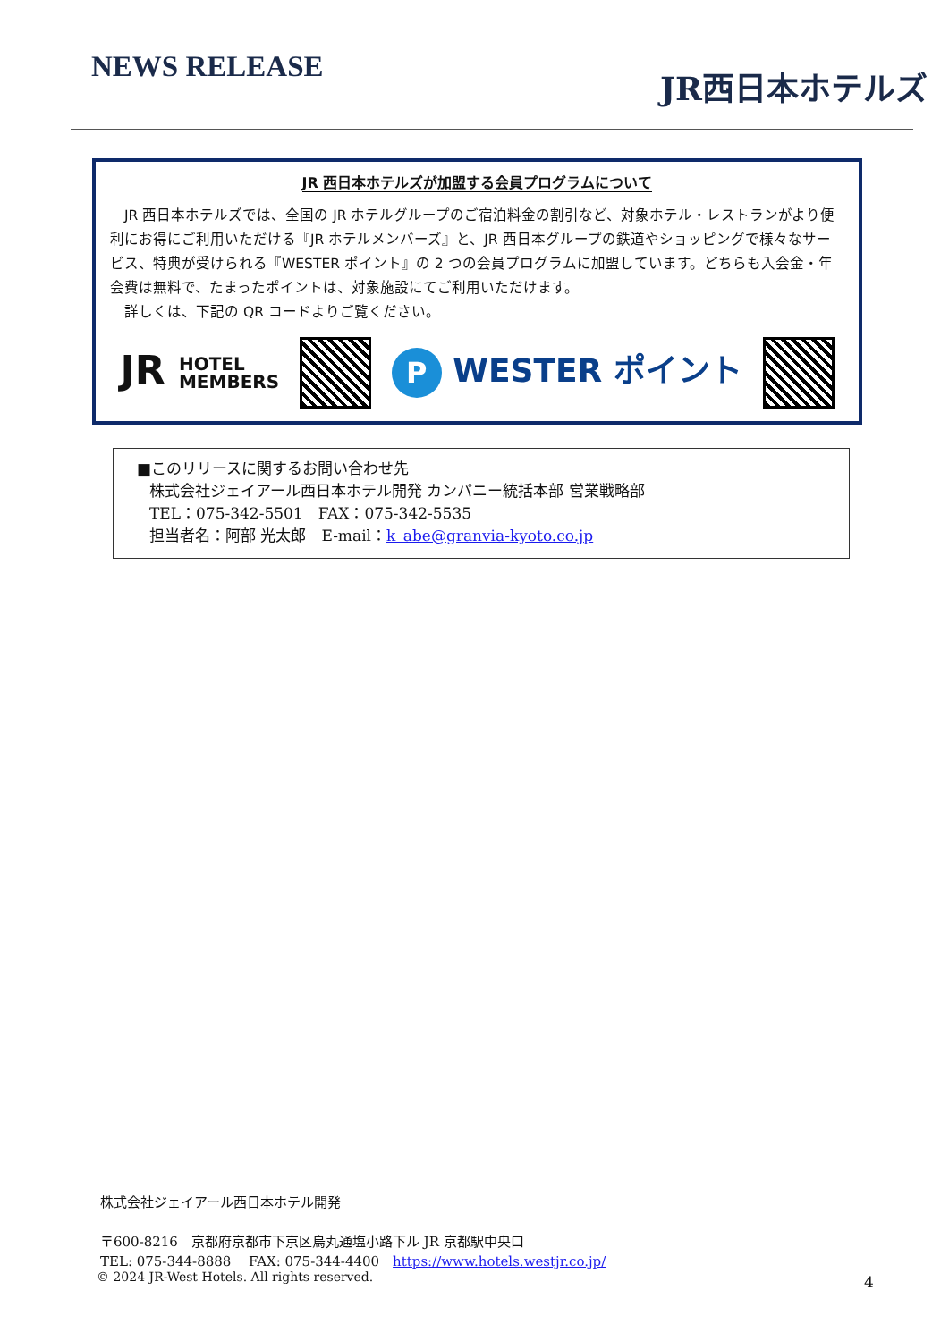NEWS RELEASE
JR西日本ホテルズ
JR 西日本ホテルズが加盟する会員プログラムについて
　JR 西日本ホテルズでは、全国の JR ホテルグループのご宿泊料金の割引など、対象ホテル・レストランがより便利にお得にご利用いただける『JR ホテルメンバーズ』と、JR 西日本グループの鉄道やショッピングで様々なサービス、特典が受けられる『WESTER ポイント』の 2 つの会員プログラムに加盟しています。どちらも入会金・年会費は無料で、たまったポイントは、対象施設にてご利用いただけます。
　詳しくは、下記の QR コードよりご覧ください。
JR HOTEL
MEMBERS
P WESTER ポイント
■このリリースに関するお問い合わせ先
株式会社ジェイアール西日本ホテル開発 カンパニー統括本部 営業戦略部
TEL：075-342-5501　FAX：075-342-5535
担当者名：阿部 光太郎　E-mail：k_abe@granvia-kyoto.co.jp
株式会社ジェイアール西日本ホテル開発
〒600-8216　京都府京都市下京区烏丸通塩小路下ル JR 京都駅中央口
TEL: 075-344-8888　 FAX: 075-344-4400　https://www.hotels.westjr.co.jp/
© 2024 JR-West Hotels. All rights reserved.
4